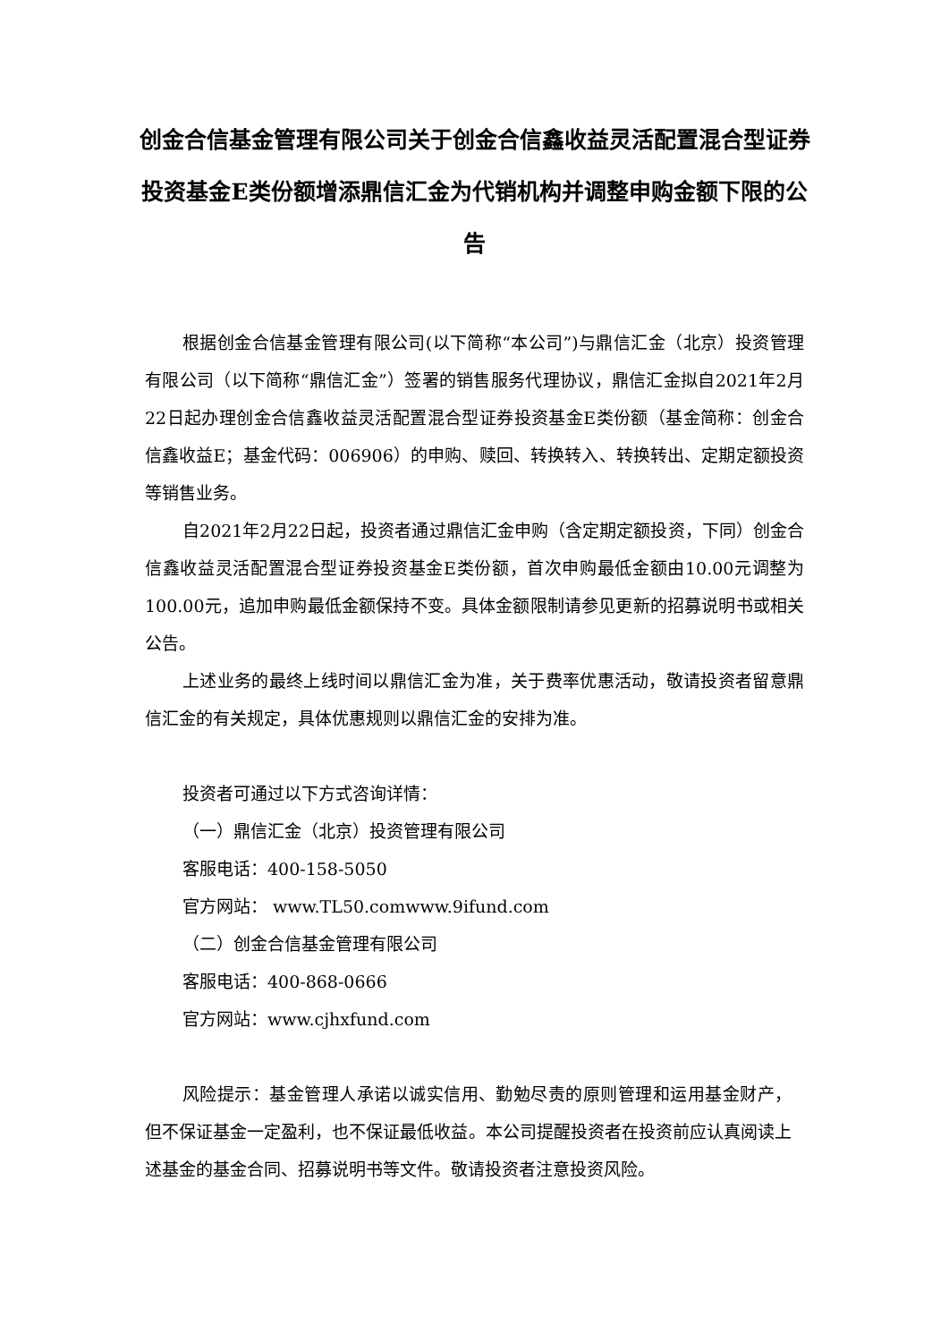创金合信基金管理有限公司关于创金合信鑫收益灵活配置混合型证券投资基金E类份额增添鼎信汇金为代销机构并调整申购金额下限的公告
根据创金合信基金管理有限公司(以下简称“本公司”)与鼎信汇金（北京）投资管理有限公司（以下简称“鼎信汇金”）签署的销售服务代理协议，鼎信汇金拟自2021年2月22日起办理创金合信鑫收益灵活配置混合型证券投资基金E类份额（基金简称：创金合信鑫收益E；基金代码：006906）的申购、赎回、转换转入、转换转出、定期定额投资等销售业务。
自2021年2月22日起，投资者通过鼎信汇金申购（含定期定额投资，下同）创金合信鑫收益灵活配置混合型证券投资基金E类份额，首次申购最低金额由10.00元调整为100.00元，追加申购最低金额保持不变。具体金额限制请参见更新的招募说明书或相关公告。
上述业务的最终上线时间以鼎信汇金为准，关于费率优惠活动，敬请投资者留意鼎信汇金的有关规定，具体优惠规则以鼎信汇金的安排为准。
投资者可通过以下方式咨询详情：
（一）鼎信汇金（北京）投资管理有限公司
客服电话：400-158-5050
官方网站： www.TL50.comwww.9ifund.com
（二）创金合信基金管理有限公司
客服电话：400-868-0666
官方网站：www.cjhxfund.com
风险提示：基金管理人承诺以诚实信用、勤勉尽责的原则管理和运用基金财产，但不保证基金一定盈利，也不保证最低收益。本公司提醒投资者在投资前应认真阅读上述基金的基金合同、招募说明书等文件。敬请投资者注意投资风险。